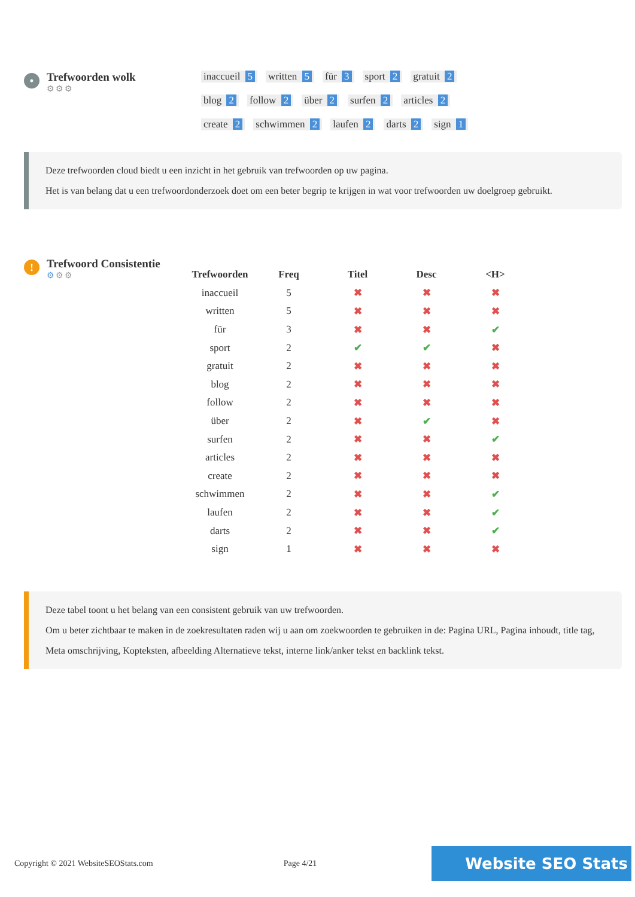•
Trefwoorden wolk
⚙⚙⚙
inaccueil 5 written 5 für 3 sport 2 gratuit 2
blog 2 follow 2 über 2 surfen 2 articles 2
create 2 schwimmen 2 laufen 2 darts 2 sign 1
Deze trefwoorden cloud biedt u een inzicht in het gebruik van trefwoorden op uw pagina.
Het is van belang dat u een trefwoordonderzoek doet om een beter begrip te krijgen in wat voor trefwoorden uw doelgroep gebruikt.
!
Trefwoord Consistentie
⚙⚙⚙
| Trefwoorden | Freq | Titel | Desc | <H> |
| --- | --- | --- | --- | --- |
| inaccueil | 5 | ✖ | ✖ | ✖ |
| written | 5 | ✖ | ✖ | ✖ |
| für | 3 | ✖ | ✖ | ✔ |
| sport | 2 | ✔ | ✔ | ✖ |
| gratuit | 2 | ✖ | ✖ | ✖ |
| blog | 2 | ✖ | ✖ | ✖ |
| follow | 2 | ✖ | ✖ | ✖ |
| über | 2 | ✖ | ✔ | ✖ |
| surfen | 2 | ✖ | ✖ | ✔ |
| articles | 2 | ✖ | ✖ | ✖ |
| create | 2 | ✖ | ✖ | ✖ |
| schwimmen | 2 | ✖ | ✖ | ✔ |
| laufen | 2 | ✖ | ✖ | ✔ |
| darts | 2 | ✖ | ✖ | ✔ |
| sign | 1 | ✖ | ✖ | ✖ |
Deze tabel toont u het belang van een consistent gebruik van uw trefwoorden.
Om u beter zichtbaar te maken in de zoekresultaten raden wij u aan om zoekwoorden te gebruiken in de: Pagina URL, Pagina inhoudt, title tag, Meta omschrijving, Kopteksten, afbeelding Alternatieve tekst, interne link/anker tekst en backlink tekst.
Copyright © 2021 WebsiteSEOStats.com Page 4/21 Website SEO Stats